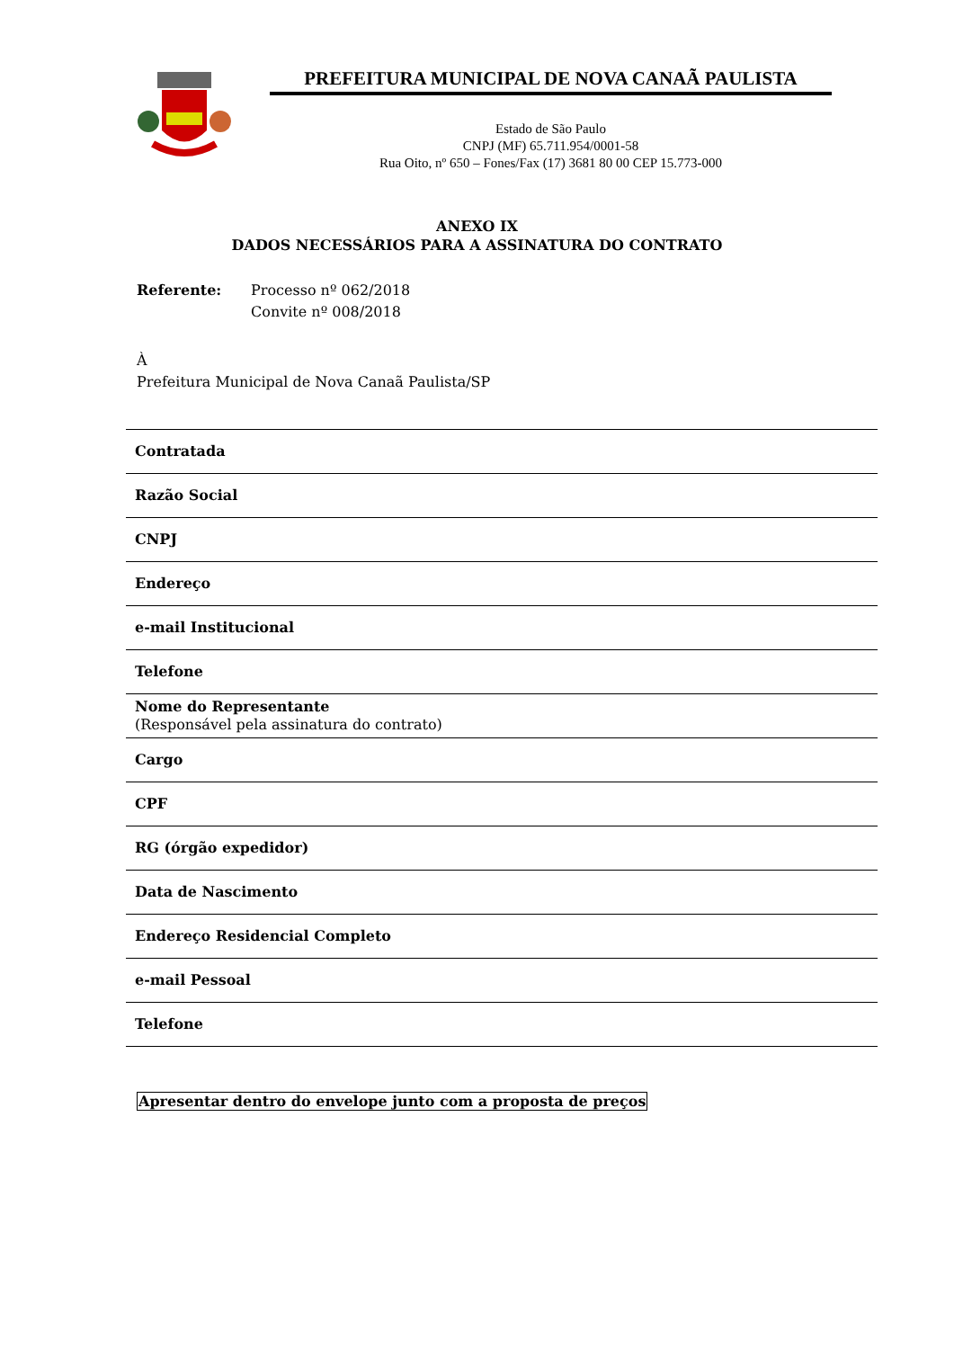PREFEITURA MUNICIPAL DE NOVA CANAÃ PAULISTA
Estado de São Paulo
CNPJ (MF) 65.711.954/0001-58
Rua Oito, nº 650 – Fones/Fax (17) 3681 80 00 CEP 15.773-000
ANEXO IX
DADOS NECESSÁRIOS PARA A ASSINATURA DO CONTRATO
Referente: Processo nº 062/2018
Convite nº 008/2018
À
Prefeitura Municipal de Nova Canaã Paulista/SP
| Contratada |
| Razão Social |
| CNPJ |
| Endereço |
| e-mail Institucional |
| Telefone |
| Nome do Representante (Responsável pela assinatura do contrato) |
| Cargo |
| CPF |
| RG (órgão expedidor) |
| Data de Nascimento |
| Endereço Residencial Completo |
| e-mail Pessoal |
| Telefone |
Apresentar dentro do envelope junto com a proposta de preços